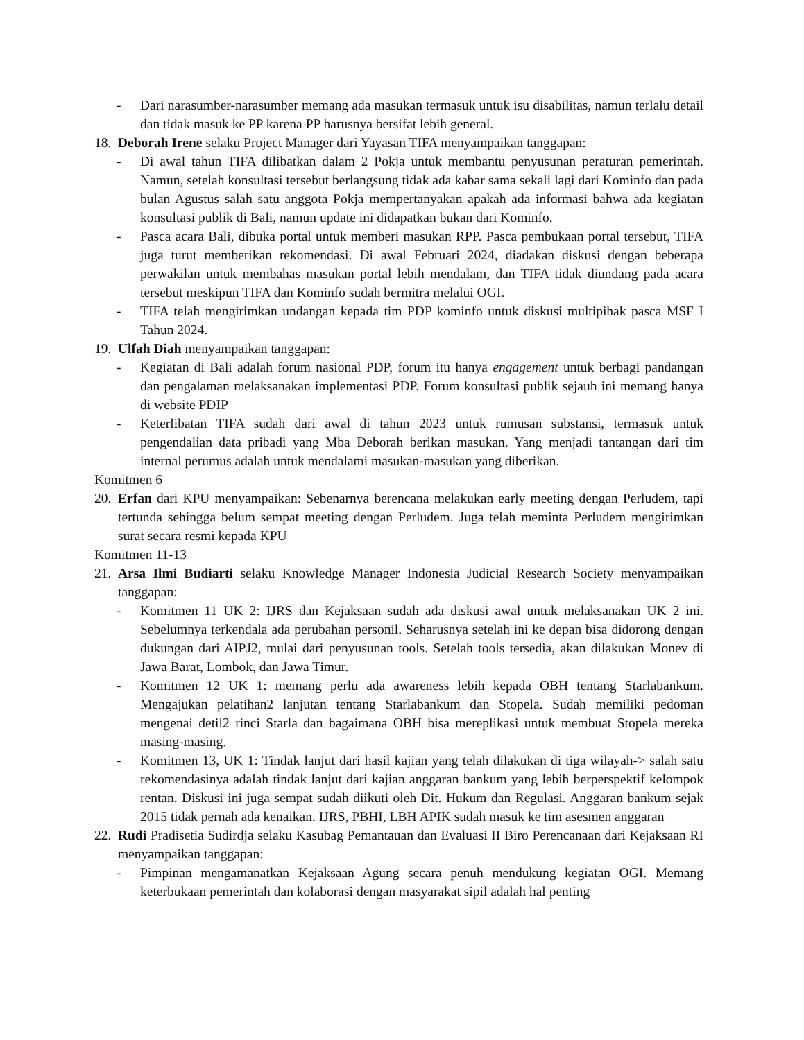- Dari narasumber-narasumber memang ada masukan termasuk untuk isu disabilitas, namun terlalu detail dan tidak masuk ke PP karena PP harusnya bersifat lebih general.
18.
Deborah Irene selaku Project Manager dari Yayasan TIFA menyampaikan tanggapan:
- Di awal tahun TIFA dilibatkan dalam 2 Pokja untuk membantu penyusunan peraturan pemerintah. Namun, setelah konsultasi tersebut berlangsung tidak ada kabar sama sekali lagi dari Kominfo dan pada bulan Agustus salah satu anggota Pokja mempertanyakan apakah ada informasi bahwa ada kegiatan konsultasi publik di Bali, namun update ini didapatkan bukan dari Kominfo.
- Pasca acara Bali, dibuka portal untuk memberi masukan RPP. Pasca pembukaan portal tersebut, TIFA juga turut memberikan rekomendasi. Di awal Februari 2024, diadakan diskusi dengan beberapa perwakilan untuk membahas masukan portal lebih mendalam, dan TIFA tidak diundang pada acara tersebut meskipun TIFA dan Kominfo sudah bermitra melalui OGI.
- TIFA telah mengirimkan undangan kepada tim PDP kominfo untuk diskusi multipihak pasca MSF I Tahun 2024.
19.
Ulfah Diah menyampaikan tanggapan:
- Kegiatan di Bali adalah forum nasional PDP, forum itu hanya engagement untuk berbagi pandangan dan pengalaman melaksanakan implementasi PDP. Forum konsultasi publik sejauh ini memang hanya di website PDIP
- Keterlibatan TIFA sudah dari awal di tahun 2023 untuk rumusan substansi, termasuk untuk pengendalian data pribadi yang Mba Deborah berikan masukan. Yang menjadi tantangan dari tim internal perumus adalah untuk mendalami masukan-masukan yang diberikan.
Komitmen 6
20.
Erfan dari KPU menyampaikan: Sebenarnya berencana melakukan early meeting dengan Perludem, tapi tertunda sehingga belum sempat meeting dengan Perludem. Juga telah meminta Perludem mengirimkan surat secara resmi kepada KPU
Komitmen 11-13
21.
Arsa Ilmi Budiarti selaku Knowledge Manager Indonesia Judicial Research Society menyampaikan tanggapan:
- Komitmen 11 UK 2: IJRS dan Kejaksaan sudah ada diskusi awal untuk melaksanakan UK 2 ini. Sebelumnya terkendala ada perubahan personil. Seharusnya setelah ini ke depan bisa didorong dengan dukungan dari AIPJ2, mulai dari penyusunan tools. Setelah tools tersedia, akan dilakukan Monev di Jawa Barat, Lombok, dan Jawa Timur.
- Komitmen 12 UK 1: memang perlu ada awareness lebih kepada OBH tentang Starlabankum. Mengajukan pelatihan2 lanjutan tentang Starlabankum dan Stopela. Sudah memiliki pedoman mengenai detil2 rinci Starla dan bagaimana OBH bisa mereplikasi untuk membuat Stopela mereka masing-masing.
- Komitmen 13, UK 1: Tindak lanjut dari hasil kajian yang telah dilakukan di tiga wilayah-> salah satu rekomendasinya adalah tindak lanjut dari kajian anggaran bankum yang lebih berperspektif kelompok rentan. Diskusi ini juga sempat sudah diikuti oleh Dit. Hukum dan Regulasi. Anggaran bankum sejak 2015 tidak pernah ada kenaikan. IJRS, PBHI, LBH APIK sudah masuk ke tim asesmen anggaran
22.
Rudi Pradisetia Sudirdja selaku Kasubag Pemantauan dan Evaluasi II Biro Perencanaan dari Kejaksaan RI menyampaikan tanggapan:
- Pimpinan mengamanatkan Kejaksaan Agung secara penuh mendukung kegiatan OGI. Memang keterbukaan pemerintah dan kolaborasi dengan masyarakat sipil adalah hal penting